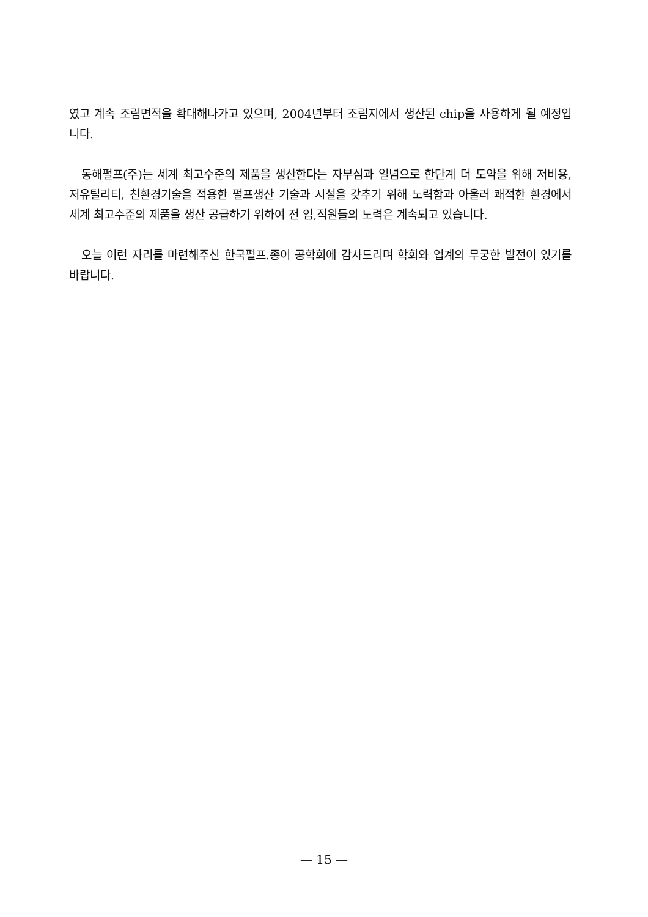였고 계속 조림면적을 확대해나가고 있으며, 2004년부터 조림지에서 생산된 chip을 사용하게 될 예정입니다.
동해펄프(주)는 세계 최고수준의 제품을 생산한다는 자부심과 일념으로 한단계 더 도약을 위해 저비용, 저유틸리티, 친환경기술을 적용한 펄프생산 기술과 시설을 갖추기 위해 노력함과 아울러 쾌적한 환경에서 세계 최고수준의 제품을 생산 공급하기 위하여 전 임,직원들의 노력은 계속되고 있습니다.
오늘 이런 자리를 마련해주신 한국펄프.종이 공학회에 감사드리며 학회와 업계의 무궁한 발전이 있기를 바랍니다.
— 15 —